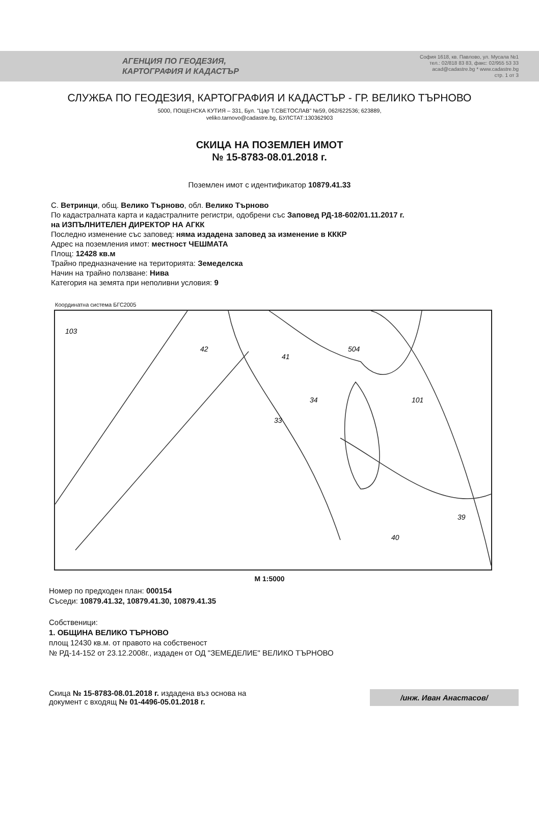АГЕНЦИЯ ПО ГЕОДЕЗИЯ,
КАРТОГРАФИЯ И КАДАСТЪР
София 1618, кв. Павлово, ул. Мусала №1
тел.: 02/818 83 83, факс: 02/955 53 33
acad@cadastre.bg * www.cadastre.bg
стр. 1 от 3
СЛУЖБА ПО ГЕОДЕЗИЯ, КАРТОГРАФИЯ И КАДАСТЪР - ГР. ВЕЛИКО ТЪРНОВО
5000, ПОЩЕНСКА КУТИЯ – 331, Бул. "Цар Т.СВЕТОСЛАВ" №59, 062/622536; 623889,
veliko.tarnovo@cadastre.bg, БУЛСТАТ:130362903
СКИЦА НА ПОЗЕМЛЕН ИМОТ
№ 15-8783-08.01.2018 г.
Поземлен имот с идентификатор 10879.41.33
С. Ветринци, общ. Велико Търново, обл. Велико Търново
По кадастралната карта и кадастралните регистри, одобрени със Заповед РД-18-602/01.11.2017 г.
на ИЗПЪЛНИТЕЛЕН ДИРЕКТОР НА АГКК
Последно изменение със заповед: няма издадена заповед за изменение в КККР
Адрес на поземления имот: местност ЧЕШМАТА
Площ: 12428 кв.м
Трайно предназначение на територията: Земеделска
Начин на трайно ползване: Нива
Категория на земята при неполивни условия: 9
Координатна система БГС2005
103
42
41
504
101
39
40
33
34
М 1:5000
Номер по предходен план: 000154
Съседи: 10879.41.32, 10879.41.30, 10879.41.35
Собственици:
1. ОБЩИНА ВЕЛИКО ТЪРНОВО
площ 12430 кв.м. от правото на собственост
№ РД-14-152 от 23.12.2008г., издаден от ОД "ЗЕМЕДЕЛИЕ" ВЕЛИКО ТЪРНОВО
Скица № 15-8783-08.01.2018 г. издадена въз основа на
документ с входящ № 01-4496-05.01.2018 г.
/инж. Иван Анастасов/